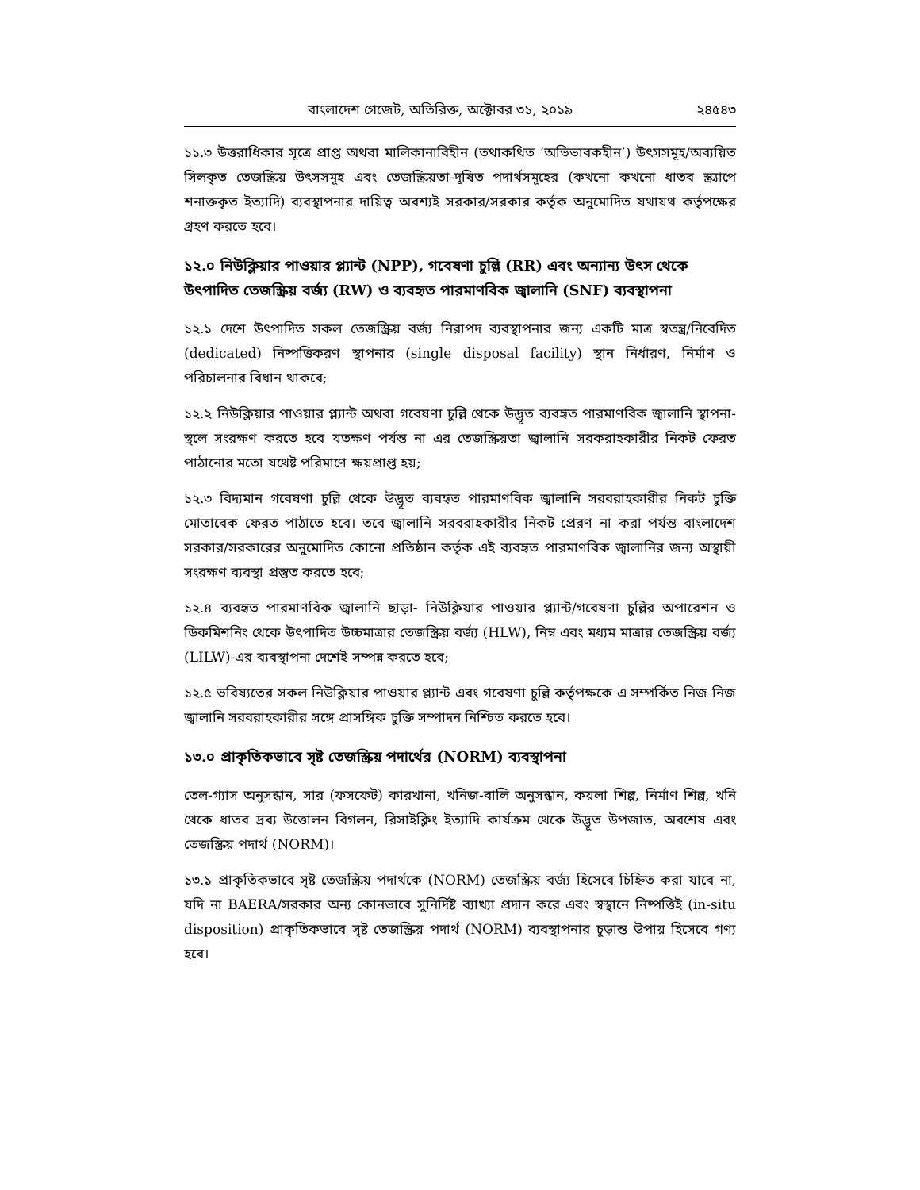বাংলাদেশ গেজেট, অতিরিক্ত, অক্টোবর ৩১, ২০১৯ ২৪৫৪৩
১১.৩ উত্তরাধিকার সূত্রে প্রাপ্ত অথবা মালিকানাবিহীন (তথাকথিত ‘অভিভাবকহীন’) উৎসসমূহ/অব্যয়িত সিলকৃত তেজস্ক্রিয় উৎসসমূহ এবং তেজস্ক্রিয়তা-দূষিত পদার্থসমূহের (কখনো কখনো ধাতব স্ক্র্যাপে শনাক্তকৃত ইত্যাদি) ব্যবস্থাপনার দায়িত্ব অবশ্যই সরকার/সরকার কর্তৃক অনুমোদিত যথাযথ কর্তৃপক্ষের গ্রহণ করতে হবে।
১২.০ নিউক্লিয়ার পাওয়ার প্ল্যান্ট (NPP), গবেষণা চুল্লি (RR) এবং অন্যান্য উৎস থেকে উৎপাদিত তেজস্ক্রিয় বর্জ্য (RW) ও ব্যবহৃত পারমাণবিক জ্বালানি (SNF) ব্যবস্থাপনা
১২.১ দেশে উৎপাদিত সকল তেজস্ক্রিয় বর্জ্য নিরাপদ ব্যবস্থাপনার জন্য একটি মাত্র স্বতন্ত্র/নিবেদিত (dedicated) নিষ্পত্তিকরণ স্থাপনার (single disposal facility) স্থান নির্ধারণ, নির্মাণ ও পরিচালনার বিধান থাকবে;
১২.২ নিউক্লিয়ার পাওয়ার প্ল্যান্ট অথবা গবেষণা চুল্লি থেকে উদ্ভূত ব্যবহৃত পারমাণবিক জ্বালানি স্থাপনা-স্থলে সংরক্ষণ করতে হবে যতক্ষণ পর্যন্ত না এর তেজস্ক্রিয়তা জ্বালানি সরকরাহকারীর নিকট ফেরত পাঠানোর মতো যথেষ্ট পরিমাণে ক্ষয়প্রাপ্ত হয়;
১২.৩ বিদ্যমান গবেষণা চুল্লি থেকে উদ্ভূত ব্যবহৃত পারমাণবিক জ্বালানি সরবরাহকারীর নিকট চুক্তি মোতাবেক ফেরত পাঠাতে হবে। তবে জ্বালানি সরবরাহকারীর নিকট প্রেরণ না করা পর্যন্ত বাংলাদেশ সরকার/সরকারের অনুমোদিত কোনো প্রতিষ্ঠান কর্তৃক এই ব্যবহৃত পারমাণবিক জ্বালানির জন্য অস্থায়ী সংরক্ষণ ব্যবস্থা প্রস্তুত করতে হবে;
১২.৪ ব্যবহৃত পারমাণবিক জ্বালানি ছাড়া- নিউক্লিয়ার পাওয়ার প্ল্যান্ট/গবেষণা চুল্লির অপারেশন ও ডিকমিশনিং থেকে উৎপাদিত উচ্চমাত্রার তেজস্ক্রিয় বর্জ্য (HLW), নিম্ন এবং মধ্যম মাত্রার তেজস্ক্রিয় বর্জ্য (LILW)-এর ব্যবস্থাপনা দেশেই সম্পন্ন করতে হবে;
১২.৫ ভবিষ্যতের সকল নিউক্লিয়ার পাওয়ার প্ল্যান্ট এবং গবেষণা চুল্লি কর্তৃপক্ষকে এ সম্পর্কিত নিজ নিজ জ্বালানি সরবরাহকারীর সঙ্গে প্রাসঙ্গিক চুক্তি সম্পাদন নিশ্চিত করতে হবে।
১৩.০ প্রাকৃতিকভাবে সৃষ্ট তেজস্ক্রিয় পদার্থের (NORM) ব্যবস্থাপনা
তেল-গ্যাস অনুসন্ধান, সার (ফসফেট) কারখানা, খনিজ-বালি অনুসন্ধান, কয়লা শিল্প, নির্মাণ শিল্প, খনি থেকে ধাতব দ্রব্য উত্তোলন বিগলন, রিসাইক্লিং ইত্যাদি কার্যক্রম থেকে উদ্ভূত উপজাত, অবশেষ এবং তেজস্ক্রিয় পদার্থ (NORM)।
১৩.১ প্রাকৃতিকভাবে সৃষ্ট তেজস্ক্রিয় পদার্থকে (NORM) তেজস্ক্রিয় বর্জ্য হিসেবে চিহ্নিত করা যাবে না, যদি না BAERA/সরকার অন্য কোনভাবে সুনির্দিষ্ট ব্যাখ্যা প্রদান করে এবং স্বস্থানে নিষ্পত্তিই (in-situ disposition) প্রাকৃতিকভাবে সৃষ্ট তেজস্ক্রিয় পদার্থ (NORM) ব্যবস্থাপনার চূড়ান্ত উপায় হিসেবে গণ্য হবে।